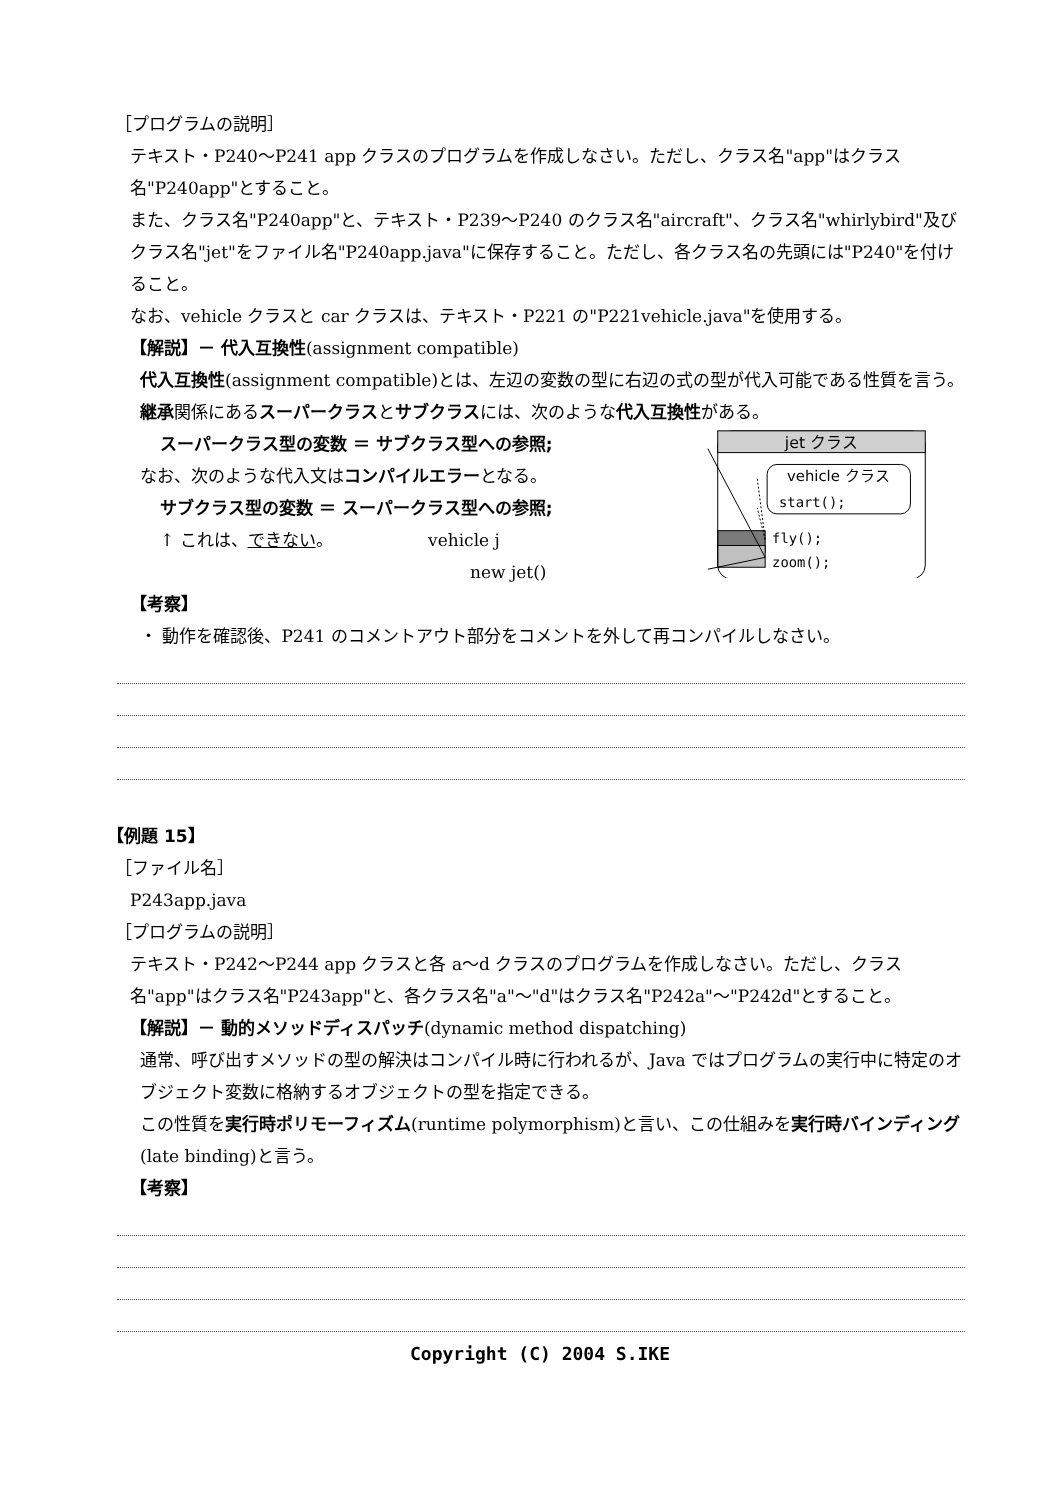［プログラムの説明］
テキスト・P240～P241 app クラスのプログラムを作成しなさい。ただし、クラス名"app"はクラス名"P240app"とすること。
また、クラス名"P240app"と、テキスト・P239～P240 のクラス名"aircraft"、クラス名"whirlybird"及びクラス名"jet"をファイル名"P240app.java"に保存すること。ただし、各クラス名の先頭には"P240"を付けること。
なお、vehicle クラスと car クラスは、テキスト・P221 の"P221vehicle.java"を使用する。
【解説】－ 代入互換性(assignment compatible)
代入互換性(assignment compatible)とは、左辺の変数の型に右辺の式の型が代入可能である性質を言う。
継承関係にあるスーパークラスとサブクラスには、次のような代入互換性がある。
スーパークラス型の変数 ＝ サブクラス型への参照;
なお、次のような代入文はコンパイルエラーとなる。
サブクラス型の変数 ＝ スーパークラス型への参照;
↑ これは、できない。 vehicle j
new jet()
jet クラス
vehicle クラス
start();
fly();
zoom();
【考察】
・ 動作を確認後、P241 のコメントアウト部分をコメントを外して再コンパイルしなさい。
【例題 15】
［ファイル名］
P243app.java
［プログラムの説明］
テキスト・P242～P244 app クラスと各 a～d クラスのプログラムを作成しなさい。ただし、クラス名"app"はクラス名"P243app"と、各クラス名"a"～"d"はクラス名"P242a"～"P242d"とすること。
【解説】－ 動的メソッドディスパッチ(dynamic method dispatching)
通常、呼び出すメソッドの型の解決はコンパイル時に行われるが、Java ではプログラムの実行中に特定のオブジェクト変数に格納するオブジェクトの型を指定できる。
この性質を実行時ポリモーフィズム(runtime polymorphism)と言い、この仕組みを実行時バインディング(late binding)と言う。
【考察】
Copyright (C) 2004 S.IKE